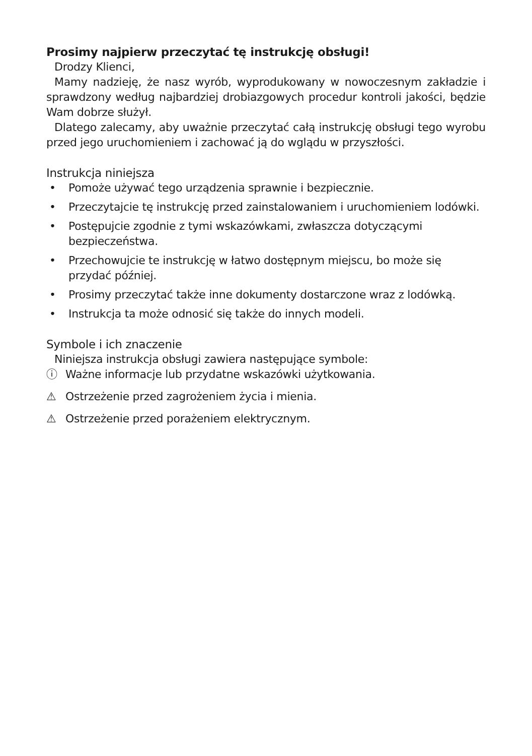Prosimy najpierw przeczytać tę instrukcję obsługi!
Drodzy Klienci,
Mamy nadzieję, że nasz wyrób, wyprodukowany w nowoczesnym zakładzie i sprawdzony według najbardziej drobiazgowych procedur kontroli jakości, będzie Wam dobrze służył.
Dlatego zalecamy, aby uważnie przeczytać całą instrukcję obsługi tego wyrobu przed jego uruchomieniem i zachować ją do wglądu w przyszłości.
Instrukcja niniejsza
• Pomoże używać tego urządzenia sprawnie i bezpiecznie.
• Przeczytajcie tę instrukcję przed zainstalowaniem i uruchomieniem lodówki.
• Postępujcie zgodnie z tymi wskazówkami, zwłaszcza dotyczącymi bezpieczeństwa.
• Przechowujcie te instrukcję w łatwo dostępnym miejscu, bo może się przydać później.
• Prosimy przeczytać także inne dokumenty dostarczone wraz z lodówką.
• Instrukcja ta może odnosić się także do innych modeli.
Symbole i ich znaczenie
Niniejsza instrukcja obsługi zawiera następujące symbole:
ⓘ Ważne informacje lub przydatne wskazówki użytkowania.
⚠ Ostrzeżenie przed zagrożeniem życia i mienia.
⚠ Ostrzeżenie przed porażeniem elektrycznym.